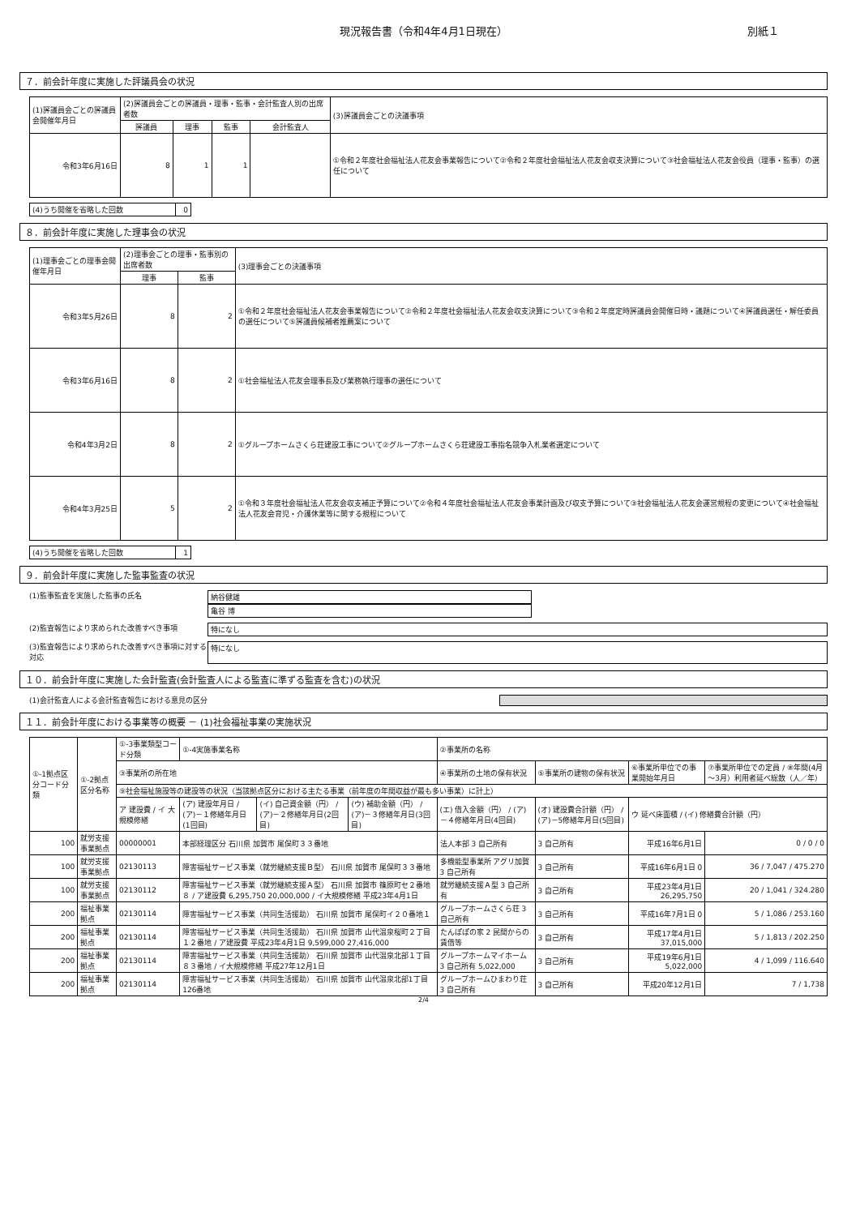現況報告書（令和4年4月1日現在） 別紙１
７．前会計年度に実施した評議員会の状況
| (1)評議員会ごとの評議員会開催年月日 | (2)評議員会ごとの評議員・理事・監事・会計監査人別の出席者数 | | | | (3)評議員会ごとの決議事項 |
| --- | --- | --- | --- | --- | --- |
| | 評議員 | 理事 | 監事 | 会計監査人 | |
| 令和3年6月16日 | 8 | 1 | 1 | | ①令和２年度社会福祉法人花友会事業報告について②令和２年度社会福祉法人花友会収支決算について③社会福祉法人花友会役員（理事・監事）の選任について |
| (4)うち開催を省略した回数 | 0 |
８．前会計年度に実施した理事会の状況
| (1)理事会ごとの理事会開催年月日 | (2)理事会ごとの理事・監事別の出席者数 | | (3)理事会ごとの決議事項 |
| --- | --- | --- | --- |
| | 理事 | 監事 | |
| 令和3年5月26日 | 8 | 2 | ①令和２年度社会福祉法人花友会事業報告について②令和２年度社会福祉法人花友会収支決算について③令和２年度定時評議員会開催日時・議題について④評議員選任・解任委員の選任について⑤評議員候補者推薦案について |
| 令和3年6月16日 | 8 | 2 | ①社会福祉法人花友会理事長及び業務執行理事の選任について |
| 令和4年3月2日 | 8 | 2 | ①グループホームさくら荘建設工事について②グループホームさくら荘建設工事指名競争入札業者選定について |
| 令和4年3月25日 | 5 | 2 | ①令和３年度社会福祉法人花友会収支補正予算について②令和４年度社会福祉法人花友会事業計画及び収支予算について③社会福祉法人花友会運営規程の変更について④社会福祉法人花友会育児・介護休業等に関する規程について |
| (4)うち開催を省略した回数 | 1 |
９．前会計年度に実施した監事監査の状況
(1)監事監査を実施した監事の氏名 納谷健雄
亀谷 博
(2)監査報告により求められた改善すべき事項 特になし
(3)監査報告により求められた改善すべき事項に対する対応
特になし
１０．前会計年度に実施した会計監査(会計監査人による監査に準ずる監査を含む)の状況
(1)会計監査人による会計監査報告における意見の区分
１１．前会計年度における事業等の概要 － (1)社会福祉事業の実施状況
| ①-1拠点区分コード分類 | ①-2拠点区分名称 | ①-3事業類型コード分類 | ①-4実施事業名称 | | | ②事業所の名称 | | | |
| --- | --- | --- | --- | --- | --- | --- | --- | --- | --- |
| | | ③事業所の所在地 | | | | ④事業所の土地の保有状況 | ⑤事業所の建物の保有状況 | ⑥事業所単位での事業開始年月日 | ⑦事業所単位での定員 / ⑧年間(4月～3月）利用者延べ総数（人／年） |
| | | ⑨社会福祉施設等の建設等の状況（当該拠点区分における主たる事業（前年度の年間収益が最も多い事業）に計上） | | | | | | | |
| | | ア 建設費 / イ 大規模修繕 | (ア) 建設年月日 / (ア)－１修繕年月日(1回目) | (イ) 自己資金額（円） / (ア)－２修繕年月日(2回目) | (ウ) 補助金額（円） / (ア)－３修繕年月日(3回目) | (エ) 借入金額（円） / (ア)－４修繕年月日(4回目) | (オ) 建設費合計額（円） / (ア)－5修繕年月日(5回目) | ウ 延べ床面積 / (イ) 修繕費合計額（円） | |
| 100 | 就労支援事業拠点 | 00000001 | 本部経理区分 石川県 加賀市 尾俣町３３番地 | | | 法人本部 3 自己所有 | 3 自己所有 | 平成16年6月1日 | 0 / 0 / 0 |
| 100 | 就労支援事業拠点 | 02130113 | 障害福祉サービス事業（就労継続支援Ｂ型） 石川県 加賀市 尾俣町３３番地 | | | 多機能型事業所 アグリ加賀 3 自己所有 | 3 自己所有 | 平成16年6月1日 0 | 36 / 7,047 / 475.270 |
| 100 | 就労支援事業拠点 | 02130112 | 障害福祉サービス事業（就労継続支援Ａ型） 石川県 加賀市 篠原町セ２番地８ / ア建設費 6,295,750 20,000,000 / イ大規模修繕 平成23年4月1日 | | | 就労継続支援Ａ型 3 自己所有 | 3 自己所有 | 平成23年4月1日 26,295,750 | 20 / 1,041 / 324.280 |
| 200 | 福祉事業拠点 | 02130114 | 障害福祉サービス事業（共同生活援助） 石川県 加賀市 尾俣町イ２０番地１ | | | グループホームさくら荘 3 自己所有 | 3 自己所有 | 平成16年7月1日 0 | 5 / 1,086 / 253.160 |
| 200 | 福祉事業拠点 | 02130114 | 障害福祉サービス事業（共同生活援助） 石川県 加賀市 山代温泉桜町２丁目１２番地 / ア建設費 平成23年4月1日 9,599,000 27,416,000 | | | たんぽぽの家 2 民間からの賃借等 | 3 自己所有 | 平成17年4月1日 37,015,000 | 5 / 1,813 / 202.250 |
| 200 | 福祉事業拠点 | 02130114 | 障害福祉サービス事業（共同生活援助） 石川県 加賀市 山代温泉北部１丁目８３番地 / イ大規模修繕 平成27年12月1日 | | | グループホームマイホーム 3 自己所有 5,022,000 | 3 自己所有 | 平成19年6月1日 5,022,000 | 4 / 1,099 / 116.640 |
| 200 | 福祉事業拠点 | 02130114 | 障害福祉サービス事業（共同生活援助） 石川県 加賀市 山代温泉北部1丁目126番地 | | | グループホームひまわり荘 3 自己所有 | 3 自己所有 | 平成20年12月1日 | 7 / 1,738 |
2/4